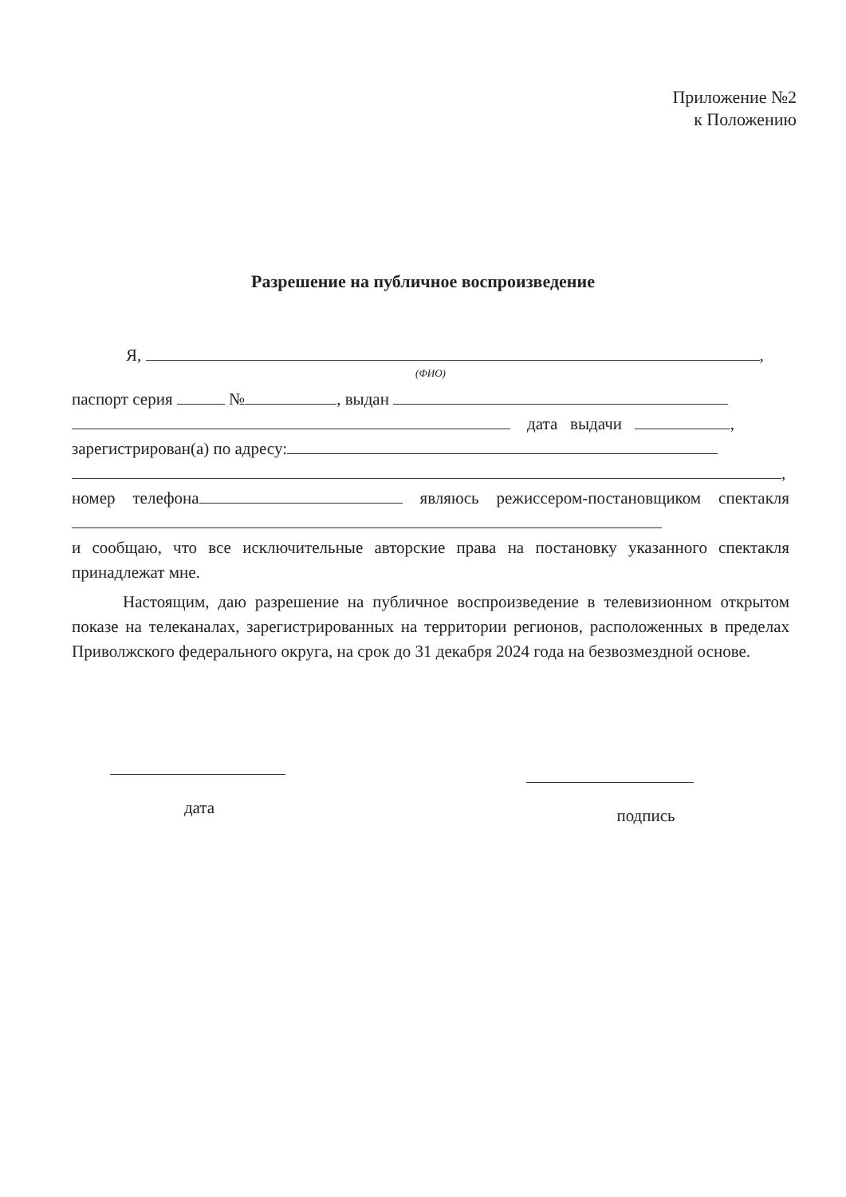Приложение №2
к Положению
Разрешение на публичное воспроизведение
Я, ,
(ФИО)
паспорт серия № , выдан
дата выдачи ,
зарегистрирован(а) по адресу:
,
номер телефона являюсь режиссером-постановщиком спектакля
и сообщаю, что все исключительные авторские права на постановку указанного спектакля принадлежат мне.
Настоящим, даю разрешение на публичное воспроизведение в телевизионном открытом показе на телеканалах, зарегистрированных на территории регионов, расположенных в пределах Приволжского федерального округа, на срок до 31 декабря 2024 года на безвозмездной основе.
дата подпись